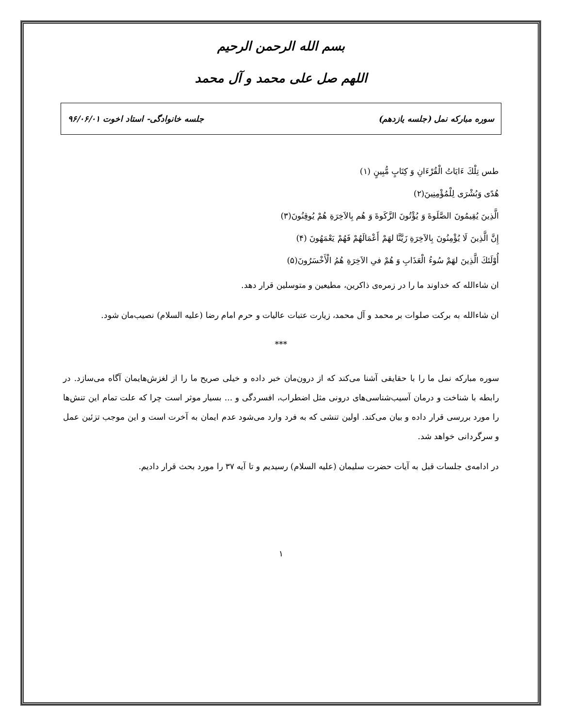بسم الله الرحمن الرحیم
اللهم صل علی محمد و آل محمد
سوره مبارکه نمل (جلسه یازدهم) جلسه خانوادگی- استاد اخوت ۹۶/۰۶/۰۱
طس تِلْكَ ءَايَاتُ الْقُرْءَانِ وَ كِتَابٍ مُّبِينٍ (۱)
هُدًى وَبُشْرَى لِلْمُؤْمِنِينَ(۲)
الَّذِينَ يُقِيمُونَ الصَّلَوةَ وَ يُؤْتُونَ الزَّكَوةَ وَ هُم بِالاَخِرَةِ هُمْ يُوقِنُونَ(۳)
إِنَّ الَّذِينَ لَا يُؤْمِنُونَ بِالاَخِرَةِ زَيَّنَّا لهَمْ أَعْمَالَهُمْ فَهُمْ يَعْمَهُونَ (۴)
أُوْلَئكَ الَّذِينَ لهَمْ سُوءُ الْعَذَابِ وَ هُمْ فىِ الاَخِرَةِ هُمُ الْأَخْسَرُونَ(۵)
ان شاءالله که خداوند ما را در زمره‌ی ذاکرین، مطیعین و متوسلین قرار دهد.
ان شاءالله به برکت صلوات بر محمد و آل محمد، زیارت عتبات عالیات و حرم امام رضا (علیه السلام) نصیب‌مان شود.
***
سوره مبارکه نمل ما را با حقایقی آشنا می‌کند که از درون‌مان خبر داده و خیلی صریح ما را از لغزش‌هایمان آگاه می‌سازد. در رابطه با شناخت و درمان آسیب‌شناسی‌های درونی مثل اضطراب، افسردگی و ... بسیار موثر است چرا که علت تمام این تنش‌ها را مورد بررسی قرار داده و بیان می‌کند. اولین تنشی که به فرد وارد می‌شود عدم ایمان به آخرت است و این موجب تزئین عمل و سرگردانی خواهد شد.
در ادامه‌ی جلسات قبل به آیات حضرت سلیمان (علیه السلام) رسیدیم و تا آیه ۳۷ را مورد بحث قرار دادیم.
۱